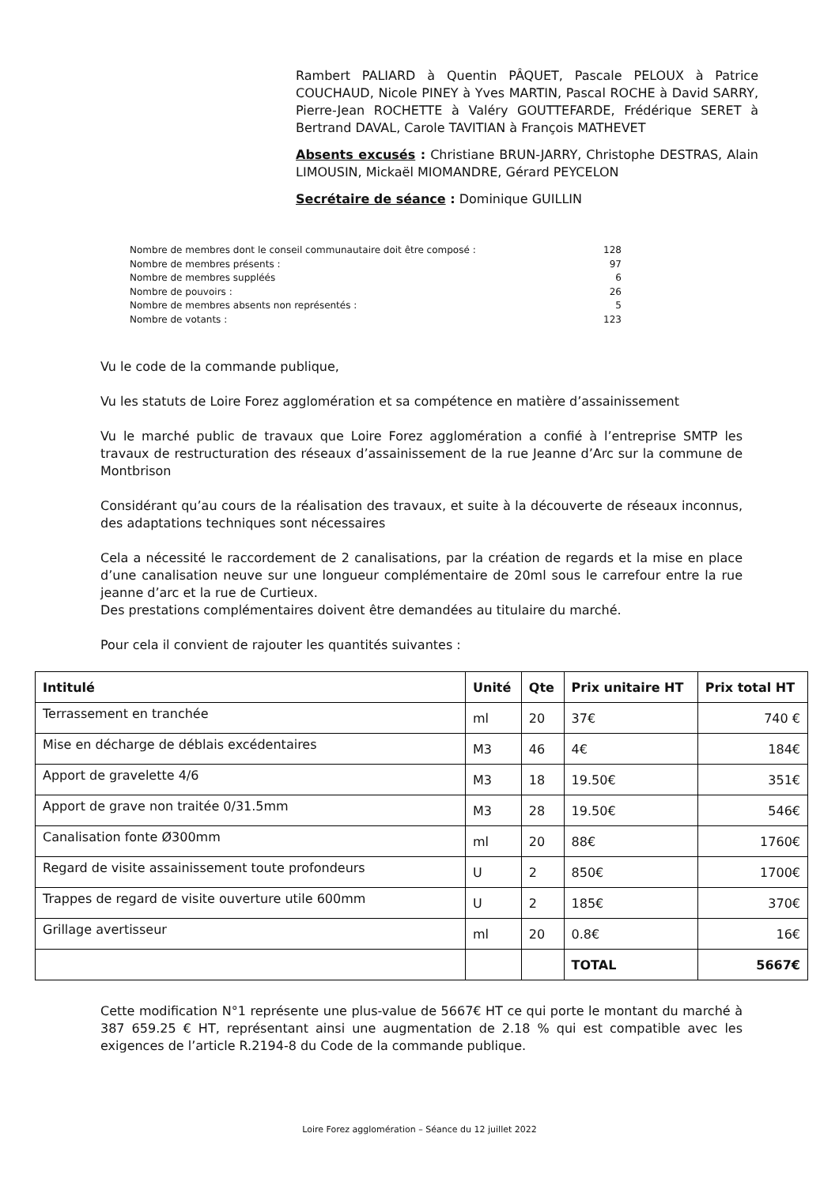Rambert PALIARD à Quentin PÂQUET, Pascale PELOUX à Patrice COUCHAUD, Nicole PINEY à Yves MARTIN, Pascal ROCHE à David SARRY, Pierre-Jean ROCHETTE à Valéry GOUTTEFARDE, Frédérique SERET à Bertrand DAVAL, Carole TAVITIAN à François MATHEVET
Absents excusés : Christiane BRUN-JARRY, Christophe DESTRAS, Alain LIMOUSIN, Mickaël MIOMANDRE, Gérard PEYCELON
Secrétaire de séance : Dominique GUILLIN
| Nombre de membres dont le conseil communautaire doit être composé : | 128 |
| Nombre de membres présents : | 97 |
| Nombre de membres suppléés | 6 |
| Nombre de pouvoirs : | 26 |
| Nombre de membres absents non représentés : | 5 |
| Nombre de votants : | 123 |
Vu le code de la commande publique,
Vu les statuts de Loire Forez agglomération et sa compétence en matière d’assainissement
Vu le marché public de travaux que Loire Forez agglomération a confié à l’entreprise SMTP les travaux de restructuration des réseaux d’assainissement de la rue Jeanne d’Arc sur la commune de Montbrison
Considérant qu’au cours de la réalisation des travaux, et suite à la découverte de réseaux inconnus, des adaptations techniques sont nécessaires
Cela a nécessité le raccordement de 2 canalisations, par la création de regards et la mise en place d’une canalisation neuve sur une longueur complémentaire de 20ml sous le carrefour entre la rue jeanne d’arc et la rue de Curtieux.
Des prestations complémentaires doivent être demandées au titulaire du marché.
Pour cela il convient de rajouter les quantités suivantes :
| Intitulé | Unité | Qte | Prix unitaire HT | Prix total HT |
| --- | --- | --- | --- | --- |
| Terrassement en tranchée | ml | 20 | 37€ | 740 € |
| Mise en décharge de déblais excédentaires | M3 | 46 | 4€ | 184€ |
| Apport de gravelette 4/6 | M3 | 18 | 19.50€ | 351€ |
| Apport de grave non traitée 0/31.5mm | M3 | 28 | 19.50€ | 546€ |
| Canalisation fonte Ø300mm | ml | 20 | 88€ | 1760€ |
| Regard de visite assainissement toute profondeurs | U | 2 | 850€ | 1700€ |
| Trappes de regard de visite ouverture utile 600mm | U | 2 | 185€ | 370€ |
| Grillage avertisseur | ml | 20 | 0.8€ | 16€ |
| | | | TOTAL | 5667€ |
Cette modification N°1 représente une plus-value de 5667€ HT ce qui porte le montant du marché à 387 659.25 € HT, représentant ainsi une augmentation de 2.18 % qui est compatible avec les exigences de l’article R.2194-8 du Code de la commande publique.
Loire Forez agglomération – Séance du 12 juillet 2022